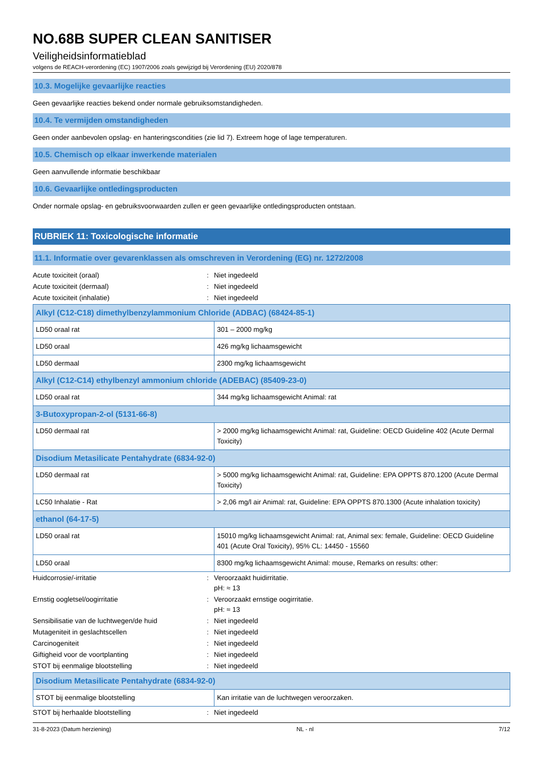NO.68B SUPER CLEAN SANITISER
Veiligheidsinformatieblad
volgens de REACH-verordening (EC) 1907/2006 zoals gewijzigd bij Verordening (EU) 2020/878
10.3. Mogelijke gevaarlijke reacties
Geen gevaarlijke reacties bekend onder normale gebruiksomstandigheden.
10.4. Te vermijden omstandigheden
Geen onder aanbevolen opslag- en hanteringscondities (zie lid 7). Extreem hoge of lage temperaturen.
10.5. Chemisch op elkaar inwerkende materialen
Geen aanvullende informatie beschikbaar
10.6. Gevaarlijke ontledingsproducten
Onder normale opslag- en gebruiksvoorwaarden zullen er geen gevaarlijke ontledingsproducten ontstaan.
RUBRIEK 11: Toxicologische informatie
11.1. Informatie over gevarenklassen als omschreven in Verordening (EG) nr. 1272/2008
Acute toxiciteit (oraal): Niet ingedeeld
Acute toxiciteit (dermaal): Niet ingedeeld
Acute toxiciteit (inhalatie): Niet ingedeeld
| Alkyl (C12-C18) dimethylbenzylammonium Chloride (ADBAC) (68424-85-1) | |
| --- | --- |
| LD50 oraal rat | 301 – 2000 mg/kg |
| LD50 oraal | 426 mg/kg lichaamsgewicht |
| LD50 dermaal | 2300 mg/kg lichaamsgewicht |
| Alkyl (C12-C14) ethylbenzyl ammonium chloride (ADEBAC) (85409-23-0) | |
| LD50 oraal rat | 344 mg/kg lichaamsgewicht Animal: rat |
| 3-Butoxypropan-2-ol (5131-66-8) | |
| LD50 dermaal rat | > 2000 mg/kg lichaamsgewicht Animal: rat, Guideline: OECD Guideline 402 (Acute Dermal Toxicity) |
| Disodium Metasilicate Pentahydrate (6834-92-0) | |
| LD50 dermaal rat | > 5000 mg/kg lichaamsgewicht Animal: rat, Guideline: EPA OPPTS 870.1200 (Acute Dermal Toxicity) |
| LC50 Inhalatie - Rat | > 2,06 mg/l air Animal: rat, Guideline: EPA OPPTS 870.1300 (Acute inhalation toxicity) |
| ethanol (64-17-5) | |
| LD50 oraal rat | 15010 mg/kg lichaamsgewicht Animal: rat, Animal sex: female, Guideline: OECD Guideline 401 (Acute Oral Toxicity), 95% CL: 14450 - 15560 |
| LD50 oraal | 8300 mg/kg lichaamsgewicht Animal: mouse, Remarks on results: other: |
Huidcorrosie/-irritatie: Veroorzaakt huidirritatie.
pH: ≈ 13
Ernstig oogletsel/oogirritatie: Veroorzaakt ernstige oogirritatie.
pH: ≈ 13
Sensibilisatie van de luchtwegen/de huid: Niet ingedeeld
Mutageniteit in geslachtscellen: Niet ingedeeld
Carcinogeniteit: Niet ingedeeld
Giftigheid voor de voortplanting: Niet ingedeeld
STOT bij eenmalige blootstelling: Niet ingedeeld
| Disodium Metasilicate Pentahydrate (6834-92-0) | |
| --- | --- |
| STOT bij eenmalige blootstelling | Kan irritatie van de luchtwegen veroorzaken. |
STOT bij herhaalde blootstelling: Niet ingedeeld
31-8-2023 (Datum herziening) NL - nl 7/12